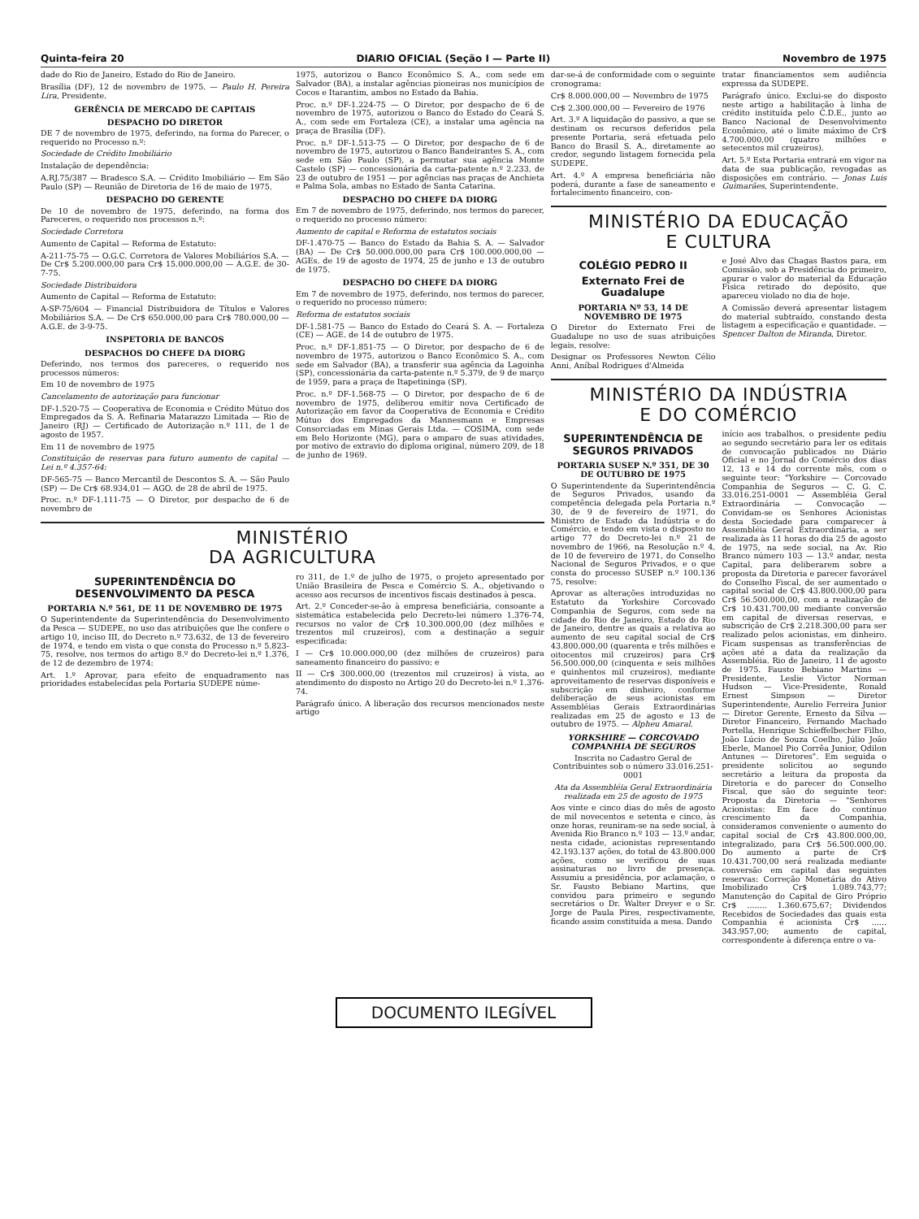Quinta-feira 20 DIARIO OFICIAL (Seção I — Parte II) Novembro de 1975
dade do Rio de Janeiro, Estado do Rio de Janeiro.
Brasília (DF), 12 de novembro de 1975. — Paulo H. Pereira Lira, Presidente.
GERÊNCIA DE MERCADO DE CAPITAIS
DESPACHO DO DIRETOR
DE 7 de novembro de 1975, deferindo, na forma do Parecer, o requerido no Processo n.º:
Sociedade de Crédito Imobiliário
Instalação de dependência:
A.RJ.75/387 — Bradesco S.A. — Crédito Imobiliário — Em São Paulo (SP) — Reunião de Diretoria de 16 de maio de 1975.
DESPACHO DO GERENTE
De 10 de novembro de 1975, deferindo, na forma dos Pareceres, o requerido nos processos n.º:
Sociedade Corretora
Aumento de Capital — Reforma de Estatuto:
A-211-75-75 — O.G.C. Corretora de Valores Mobiliários S.A. — De Cr$ 5.200.000,00 para Cr$ 15.000.000,00 — A.G.E. de 30-7-75.
Sociedade Distribuidora
Aumento de Capital — Reforma de Estatuto:
A-SP-75/604 — Financial Distribuidora de Títulos e Valores Mobiliários S.A. — De Cr$ 650.000,00 para Cr$ 780.000,00 — A.G.E. de 3-9-75.
INSPETORIA DE BANCOS
DESPACHOS DO CHEFE DA DIORG
Deferindo, nos termos dos pareceres, o requerido nos processos números:
Em 10 de novembro de 1975
Cancelamento de autorização para funcionar
DF-1.520-75 — Cooperativa de Economia e Crédito Mútuo dos Empregados da S. A. Refinaria Matarazzo Limitada — Rio de Janeiro (RJ) — Certificado de Autorização n.º 111, de 1 de agosto de 1957.
Em 11 de novembro de 1975
Constituição de reservas para futuro aumento de capital — Lei n.º 4.357-64:
DF-565-75 — Banco Mercantil de Descontos S. A. — São Paulo (SP) — De Cr$ 68.934,01 — AGO. de 28 de abril de 1975.
Proc. n.º DF-1.111-75 — O Diretor, por despacho de 6 de novembro de
1975, autorizou o Banco Econômico S. A., com sede em Salvador (BA), a instalar agências pioneiras nos municípios de Cocos e Itarantim, ambos no Estado da Bahia.
Proc. n.º DF-1.224-75 — O Diretor, por despacho de 6 de novembro de 1975, autorizou o Banco do Estado do Ceará S. A., com sede em Fortaleza (CE), a instalar uma agência na praça de Brasília (DF).
Proc. n.º DF-1.513-75 — O Diretor, por despacho de 6 de novembro de 1975, autorizou o Banco Bandeirantes S. A., com sede em São Paulo (SP), a permutar sua agência Monte Castelo (SP) — concessionária da carta-patente n.º 2.233, de 23 de outubro de 1951 — por agências nas praças de Anchieta e Palma Sola, ambas no Estado de Santa Catarina.
DESPACHO DO CHEFE DA DIORG
Em 7 de novembro de 1975, deferindo, nos termos do parecer, o requerido no processo número:
Aumento de capital e Reforma de estatutos sociais
DF-1.470-75 — Banco do Estado da Bahia S. A. — Salvador (BA) — De Cr$ 50.000.000,00 para Cr$ 100.000.000,00 — AGEs. de 19 de agosto de 1974, 25 de junho e 13 de outubro de 1975.
DESPACHO DO CHEFE DA DIORG
Em 7 de novembro de 1975, deferindo, nos termos do parecer, o requerido no processo número:
Reforma de estatutos sociais
DF-1.581-75 — Banco do Estado do Ceará S. A. — Fortaleza (CE) — AGE. de 14 de outubro de 1975.
Proc. n.º DF-1.851-75 — O Diretor, por despacho de 6 de novembro de 1975, autorizou o Banco Econômico S. A., com sede em Salvador (BA), a transferir sua agência da Lagoinha (SP), concessionária da carta-patente n.º 5.379, de 9 de março de 1959, para a praça de Itapetininga (SP).
Proc. n.º DF-1.568-75 — O Diretor, por despacho de 6 de novembro de 1975, deliberou emitir nova Certificado de Autorização em favor da Cooperativa de Economia e Crédito Mútuo dos Empregados da Mannesmann e Empresas Consorciadas em Minas Gerais Ltda. — COSIMA, com sede em Belo Horizonte (MG), para o amparo de suas atividades, por motivo de extravio do diploma original, número 209, de 18 de junho de 1969.
MINISTÉRIO
DA AGRICULTURA
SUPERINTENDÊNCIA DO DESENVOLVIMENTO DA PESCA
PORTARIA N.º 561, DE 11 DE NOVEMBRO DE 1975
O Superintendente da Superintendência do Desenvolvimento da Pesca — SUDEPE, no uso das atribuições que lhe confere o artigo 10, inciso III, do Decreto n.º 73.632, de 13 de fevereiro de 1974, e tendo em vista o que consta do Processo n.º 5.823-75, resolve, nos termos do artigo 8.º do Decreto-lei n.º 1.376, de 12 de dezembro de 1974:
Art. 1.º Aprovar, para efeito de enquadramento nas prioridades estabelecidas pela Portaria SUDEPE núme-
ro 311, de 1.º de julho de 1975, o projeto apresentado por União Brasileira de Pesca e Comércio S. A., objetivando o acesso aos recursos de incentivos fiscais destinados à pesca.
Art. 2.º Conceder-se-ão à empresa beneficiária, consoante a sistemática estabelecida pelo Decreto-lei número 1.376-74, recursos no valor de Cr$ 10.300.000,00 (dez milhões e trezentos mil cruzeiros), com a destinação a seguir especificada:
I — Cr$ 10.000.000,00 (dez milhões de cruzeiros) para saneamento financeiro do passivo; e
II — Cr$ 300.000,00 (trezentos mil cruzeiros) à vista, ao atendimento do disposto no Artigo 20 do Decreto-lei n.º 1.376-74.
Parágrafo único. A liberação dos recursos mencionados neste artigo
dar-se-á de conformidade com o seguinte cronograma:
Cr$ 8.000.000,00 — Novembro de 1975
Cr$ 2.300.000,00 — Fevereiro de 1976
Art. 3.º A liquidação do passivo, a que se destinam os recursos deferidos pela presente Portaria, será efetuada pelo Banco do Brasil S. A., diretamente ao credor, segundo listagem fornecida pela SUDEPE.
Art. 4.º A empresa beneficiária não poderá, durante a fase de saneamento e fortalecimento financeiro, con-
tratar financiamentos sem audiência expressa da SUDEPE.
Parágrafo único. Exclui-se do disposto neste artigo a habilitação à linha de crédito instituída pelo C.D.E., junto ao Banco Nacional de Desenvolvimento Econômico, até o limite máximo de Cr$ 4.700.000,00 (quatro milhões e setecentos mil cruzeiros).
Art. 5.º Esta Portaria entrará em vigor na data de sua publicação, revogadas as disposições em contrário. — Jonas Luis Guimarães, Superintendente.
MINISTÉRIO DA EDUCAÇÃO
E CULTURA
COLÉGIO PEDRO II
Externato Frei de Guadalupe
PORTARIA Nº 53, 14 DE NOVEMBRO DE 1975
O Diretor do Externato Frei de Guadalupe no uso de suas atribuições legais, resolve:
Designar os Professores Newton Célio Anni, Aníbal Rodrigues d'Almeida
e José Alvo das Chagas Bastos para, em Comissão, sob a Presidência do primeiro, apurar o valor do material da Educação Física retirado do depósito, que apareceu violado no dia de hoje.
A Comissão deverá apresentar listagem do material subtraído, constando desta listagem a especificação e quantidade. — Spencer Dalton de Miranda, Diretor.
MINISTÉRIO DA INDÚSTRIA
E DO COMÉRCIO
SUPERINTENDÊNCIA DE SEGUROS PRIVADOS
PORTARIA SUSEP N.º 351, DE 30 DE OUTUBRO DE 1975
O Superintendente da Superintendência de Seguros Privados, usando da competência delegada pela Portaria n.º 30, de 9 de fevereiro de 1971, do Ministro de Estado da Indústria e do Comércio, e tendo em vista o disposto no artigo 77 do Decreto-lei n.º 21 de novembro de 1966, na Resolução n.º 4, de 10 de fevereiro de 1971, do Conselho Nacional de Seguros Privados, e o que consta do processo SUSEP n.º 100.136 75, resolve:
Aprovar as alterações introduzidas no Estatuto da Yorkshire Corcovado Companhia de Seguros, com sede na cidade do Rio de Janeiro, Estado do Rio de Janeiro, dentre as quais a relativa ao aumento de seu capital social de Cr$ 43.800.000,00 (quarenta e três milhões e oitocentos mil cruzeiros) para Cr$ 56.500.000,00 (cinquenta e seis milhões e quinhentos mil cruzeiros), mediante aproveitamento de reservas disponíveis e subscrição em dinheiro, conforme deliberação de seus acionistas em Assembléias Gerais Extraordinárias realizadas em 25 de agosto e 13 de outubro de 1975. — Alpheu Amaral.
YORKSHIRE — CORCOVADO COMPANHIA DE SEGUROS
Inscrita no Cadastro Geral de Contribuintes sob o número 33.016.251-0001
Ata da Assembléia Geral Extraordinária realizada em 25 de agosto de 1975
Aos vinte e cinco dias do mês de agosto de mil novecentos e setenta e cinco, às onze horas, reuniram-se na sede social, à Avenida Rio Branco n.º 103 — 13.º andar, nesta cidade, acionistas representando 42.193.137 ações, do total de 43.800.000 ações, como se verificou de suas assinaturas no livro de presença. Assumiu a presidência, por aclamação, o Sr. Fausto Bebiano Martins, que convidou para primeiro e segundo secretários o Dr. Walter Dreyer e o Sr. Jorge de Paula Pires, respectivamente, ficando assim constituída a mesa. Dando
início aos trabalhos, o presidente pediu ao segundo secretário para ler os editais de convocação publicados no Diário Oficial e no Jornal do Comércio dos dias 12, 13 e 14 do corrente mês, com o seguinte teor: "Yorkshire — Corcovado Companhia de Seguros — C. G. C. 33.016.251-0001 — Assembléia Geral Extraordinária — Convocação — Convidam-se os Senhores Acionistas desta Sociedade para comparecer à Assembléia Geral Extraordinária, a ser realizada às 11 horas do dia 25 de agosto de 1975, na sede social, na Av. Rio Branco número 103 — 13.º andar, nesta Capital, para deliberarem sobre a proposta da Diretoria e parecer favorável do Conselho Fiscal, de ser aumentado o capital social de Cr$ 43.800.000,00 para Cr$ 56.500.000,00, com a realização de Cr$ 10.431.700,00 mediante conversão em capital de diversas reservas, e subscrição de Cr$ 2.218.300,00 para ser realizado pelos acionistas, em dinheiro. Ficam suspensas as transferências de ações até a data da realização da Assembléia. Rio de Janeiro, 11 de agosto de 1975. Fausto Bebiano Martins — Presidente, Leslie Victor Norman Hudson — Vice-Presidente, Ronald Ernest Simpson — Diretor Superintendente, Aurelio Ferreira Junior — Diretor Gerente, Ernesto da Silva — Diretor Financeiro, Fernando Machado Portella, Henrique Schieffelbecher Filho, João Lúcio de Souza Coelho, Júlio João Eberle, Manoel Pio Corrêa Junior, Odilon Antunes — Diretores". Em seguida o presidente solicitou ao segundo secretário a leitura da proposta da Diretoria e do parecer do Conselho Fiscal, que são do seguinte teor: Proposta da Diretoria — "Senhores Acionistas: Em face do contínuo crescimento da Companhia, consideramos conveniente o aumento do capital social de Cr$ 43.800.000,00, integralizado, para Cr$ 56.500.000,00. Do aumento a parte de Cr$ 10.431.700,00 será realizada mediante conversão em capital das seguintes reservas: Correção Monetária do Ativo Imobilizado Cr$ 1.089.743,77; Manutenção do Capital de Giro Próprio Cr$ ........ 1.360.675,67; Dividendos Recebidos de Sociedades das quais esta Companhia é acionista Cr$ ...... 343.957,00; aumento de capital, correspondente à diferença entre o va-
DOCUMENTO ILEGÍVEL